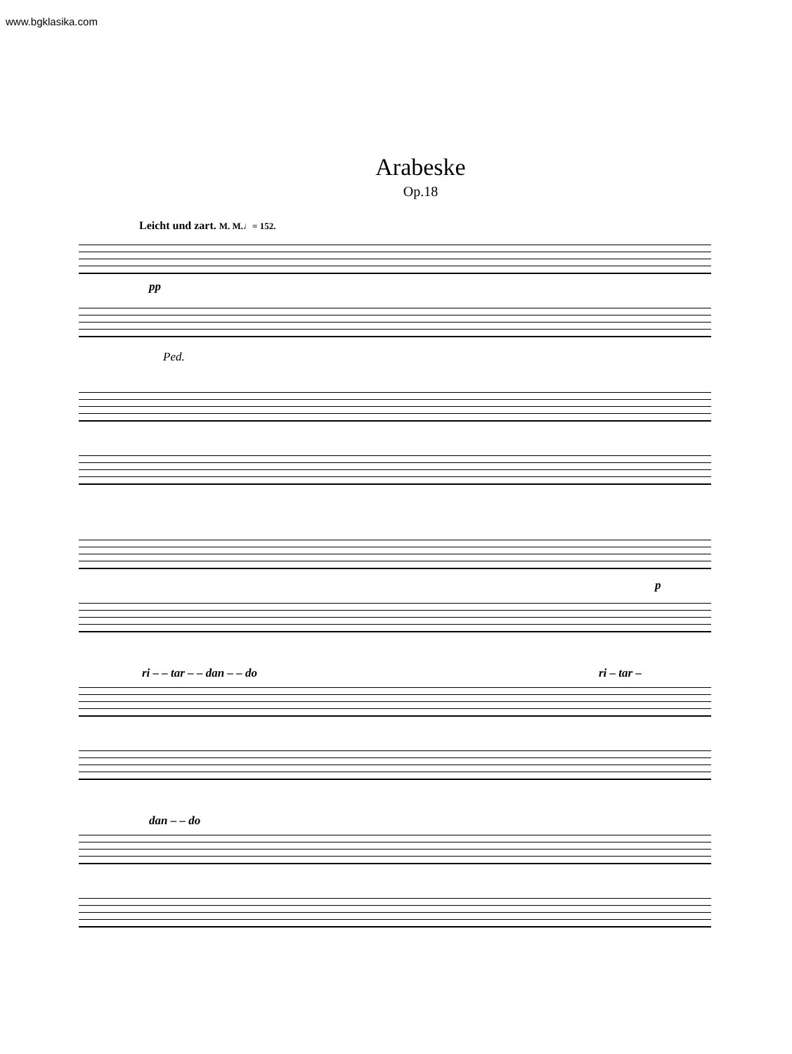www.bgklasika.com
Arabeske
Op.18
Leicht und zart. M. M.♩= 152.
pp
Ped.
p
ri – – tar – – dan – – do ri – tar –
dan – – do